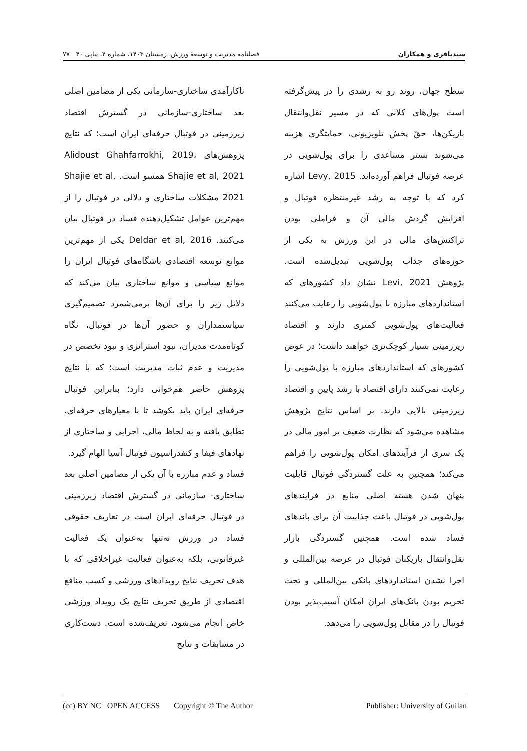سیدباقری و همکاران فصلنامه مدیریت و توسعهٔ ورزش، زمستان ۱۴۰۳، شماره ۴، پیاپی ۴۰ ۷۷
سطح جهان، روند رو به رشدی را در پیش‌گرفته است پول‌های کلانی که در مسیر نقل‌وانتقال بازیکن‌ها، حقّ پخش تلویزیونی، حمایتگری هزینه می‌شوند بستر مساعدی را برای پول‌شویی در عرصه فوتبال فراهم آورده‌اند. Levy, 2015 اشاره کرد که با توجه به رشد غیرمنتظره فوتبال و افزایش گردش مالی آن و فراملی بودن تراکنش‌های مالی در این ورزش به یکی از حوزه‌های جذاب پول‌شویی تبدیل‌شده است. پژوهش Levi, 2021 نشان داد کشورهای که استانداردهای مبارزه با پول‌شویی را رعایت می‌کنند فعالیت‌های پول‌شویی کمتری دارند و اقتصاد زیرزمینی بسیار کوچک‌تری خواهند داشت؛ در عوض کشورهای که استانداردهای مبارزه با پول‌شویی را رعایت نمی‌کنند دارای اقتصاد با رشد پایین و اقتصاد زیرزمینی بالایی دارند. بر اساس نتایج پژوهش مشاهده می‌شود که نظارت ضعیف بر امور مالی در یک سری از فرآیندهای امکان پول‌شویی را فراهم می‌کند؛ همچنین به علت گستردگی فوتبال قابلیت پنهان شدن هسته اصلی منابع در فرایندهای پول‌شویی در فوتبال باعث جذابیت آن برای باندهای فساد شده است. همچنین گستردگی بازار نقل‌وانتقال بازیکنان فوتبال در عرصه بین‌المللی و اجرا نشدن استانداردهای بانکی بین‌المللی و تحت تحریم بودن بانک‌های ایران امکان آسیب‌پذیر بودن فوتبال را در مقابل پول‌شویی را می‌دهد.
ناکارآمدی ساختاری-سازمانی یکی از مضامین اصلی بعد ساختاری-سازمانی در گسترش اقتصاد زیرزمینی در فوتبال حرفه‌ای ایران است؛ که نتایج پژوهش‌های Alidoust Ghahfarrokhi, 2019، Shajie et al, 2021 همسو است. Shajie et al, 2021 مشکلات ساختاری و دلالی در فوتبال را از مهم‌ترین عوامل تشکیل‌دهنده فساد در فوتبال بیان می‌کنند. Deldar et al, 2016 یکی از مهم‌ترین موانع توسعه اقتصادی باشگاه‌های فوتبال ایران را موانع سیاسی و موانع ساختاری بیان می‌کند که دلایل زیر را برای آن‌ها برمی‌شمرد تصمیم‌گیری سیاستمداران و حضور آن‌ها در فوتبال، نگاه کوتاه‌مدت مدیران، نبود استراتژی و نبود تخصص در مدیریت و عدم ثبات مدیریت است؛ که با نتایج پژوهش حاضر هم‌خوانی دارد؛ بنابراین فوتبال حرفه‌ای ایران باید بکوشد تا با معیارهای حرفه‌ای، تطابق یافته و به لحاظ مالی، اجرایی و ساختاری از نهادهای فیفا و کنفدراسیون فوتبال آسیا الهام گیرد.
فساد و عدم مبارزه با آن یکی از مضامین اصلی بعد ساختاری- سازمانی در گسترش اقتصاد زیرزمینی در فوتبال حرفه‌ای ایران است در تعاریف حقوقی فساد در ورزش نه‌تنها به‌عنوان یک فعالیت غیرقانونی، بلکه به‌عنوان فعالیت غیراخلاقی که با هدف تحریف نتایج رویدادهای ورزشی و کسب منافع اقتصادی از طریق تحریف نتایج یک رویداد ورزشی خاص انجام می‌شود، تعریف‌شده است. دست‌کاری در مسابقات و نتایج
(cc) BY NC OPEN ACCESS Copyright © The Author Publisher: University of Guilan